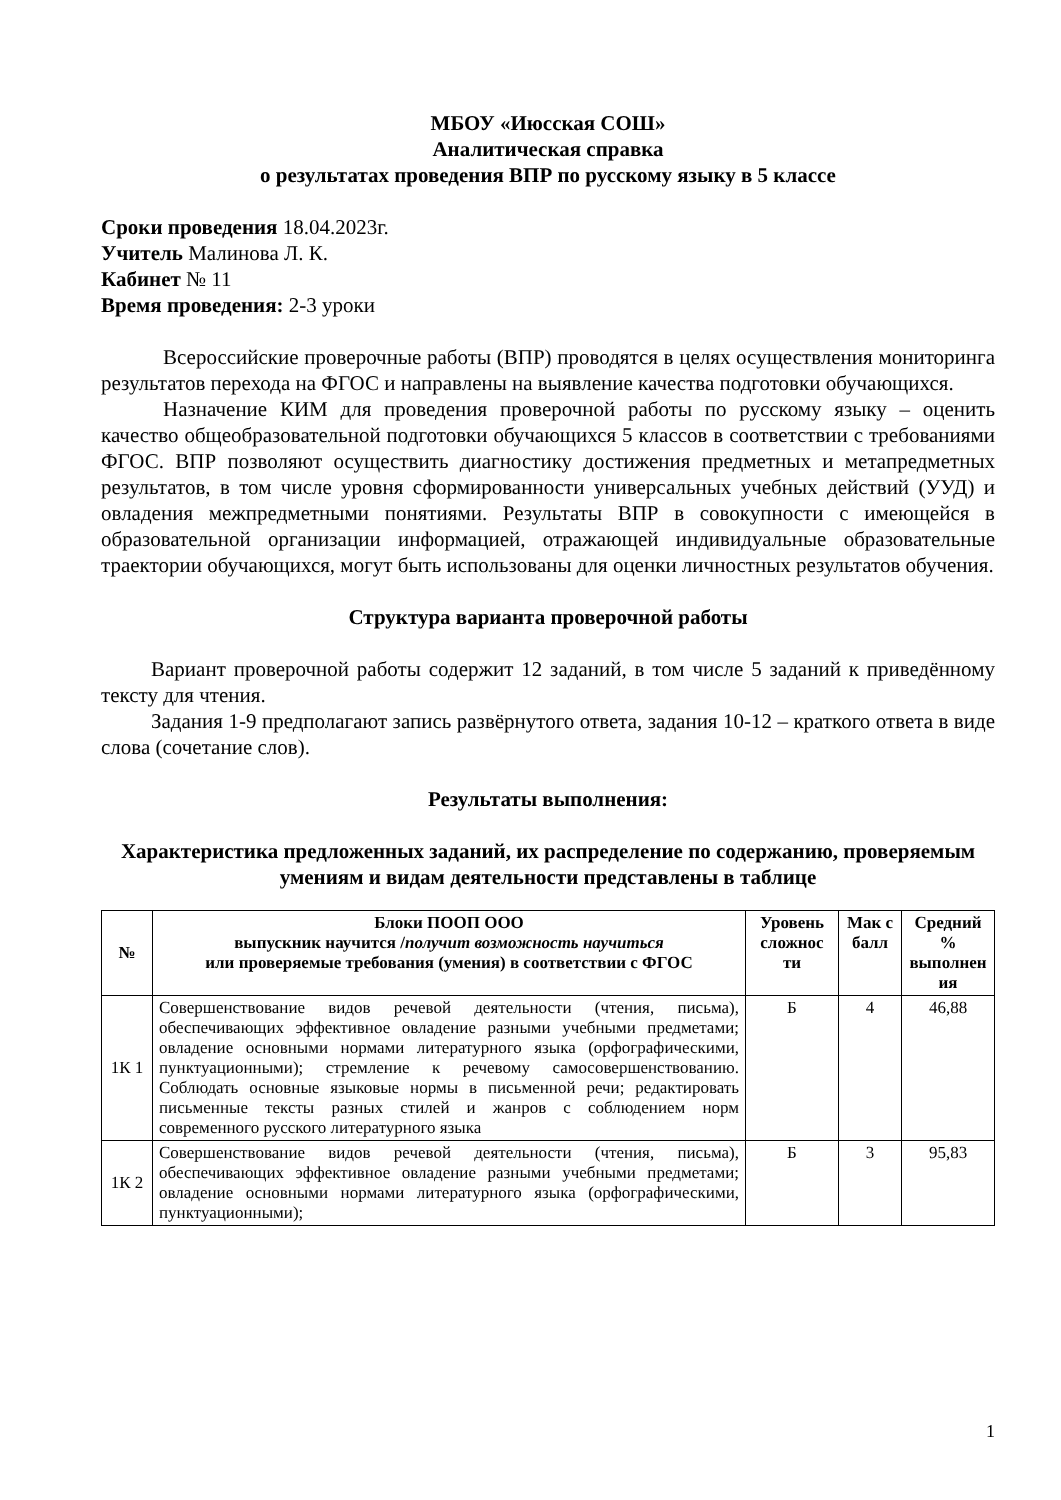МБОУ «Июсская СОШ»
Аналитическая справка
о результатах проведения ВПР по русскому языку в 5 классе
Сроки проведения 18.04.2023г.
Учитель Малинова Л. К.
Кабинет № 11
Время проведения: 2-3 уроки
Всероссийские проверочные работы (ВПР) проводятся в целях осуществления мониторинга результатов перехода на ФГОС и направлены на выявление качества подготовки обучающихся.
Назначение КИМ для проведения проверочной работы по русскому языку – оценить качество общеобразовательной подготовки обучающихся 5 классов в соответствии с требованиями ФГОС. ВПР позволяют осуществить диагностику достижения предметных и метапредметных результатов, в том числе уровня сформированности универсальных учебных действий (УУД) и овладения межпредметными понятиями. Результаты ВПР в совокупности с имеющейся в образовательной организации информацией, отражающей индивидуальные образовательные траектории обучающихся, могут быть использованы для оценки личностных результатов обучения.
Структура варианта проверочной работы
Вариант проверочной работы содержит 12 заданий, в том числе 5 заданий к приведённому тексту для чтения.
Задания 1-9 предполагают запись развёрнутого ответа, задания 10-12 – краткого ответа в виде слова (сочетание слов).
Результаты выполнения:
Характеристика предложенных заданий, их распределение по содержанию, проверяемым умениям и видам деятельности представлены в таблице
| № | Блоки ПООП ООО выпускник научится / получит возможность научиться или проверяемые требования (умения) в соответствии с ФГОС | Уровень сложнос ти | Мак с балл | Средний % выполнен ия |
| --- | --- | --- | --- | --- |
| 1К 1 | Совершенствование видов речевой деятельности (чтения, письма), обеспечивающих эффективное овладение разными учебными предметами; овладение основными нормами литературного языка (орфографическими, пунктуационными); стремление к речевому самосовершенствованию. Соблюдать основные языковые нормы в письменной речи; редактировать письменные тексты разных стилей и жанров с соблюдением норм современного русского литературного языка | Б | 4 | 46,88 |
| 1К 2 | Совершенствование видов речевой деятельности (чтения, письма), обеспечивающих эффективное овладение разными учебными предметами; овладение основными нормами литературного языка (орфографическими, пунктуационными); | Б | 3 | 95,83 |
1